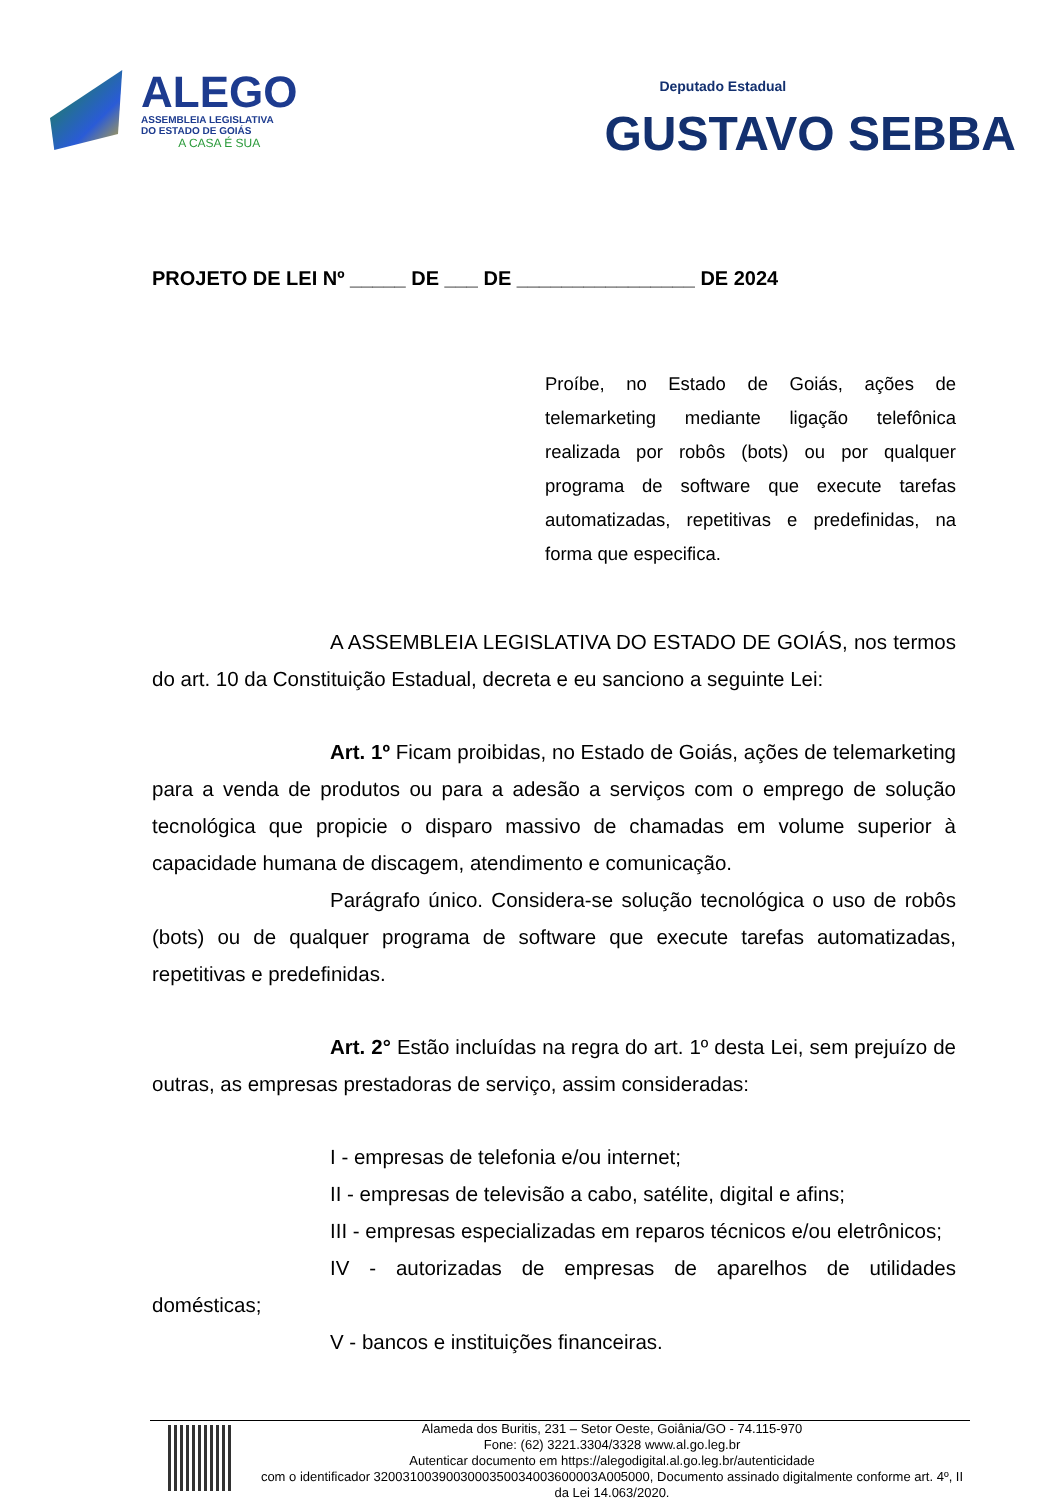ALEGO
ASSEMBLEIA LEGISLATIVA
DO ESTADO DE GOIÁS
A CASA É SUA
Deputado Estadual
GUSTAVO SEBBA
PROJETO DE LEI Nº _____ DE ___ DE ________________ DE 2024
Proíbe, no Estado de Goiás, ações de telemarketing mediante ligação telefônica realizada por robôs (bots) ou por qualquer programa de software que execute tarefas automatizadas, repetitivas e predefinidas, na forma que especifica.
A ASSEMBLEIA LEGISLATIVA DO ESTADO DE GOIÁS, nos termos do art. 10 da Constituição Estadual, decreta e eu sanciono a seguinte Lei:
Art. 1º Ficam proibidas, no Estado de Goiás, ações de telemarketing para a venda de produtos ou para a adesão a serviços com o emprego de solução tecnológica que propicie o disparo massivo de chamadas em volume superior à capacidade humana de discagem, atendimento e comunicação.
Parágrafo único. Considera-se solução tecnológica o uso de robôs (bots) ou de qualquer programa de software que execute tarefas automatizadas, repetitivas e predefinidas.
Art. 2° Estão incluídas na regra do art. 1º desta Lei, sem prejuízo de outras, as empresas prestadoras de serviço, assim consideradas:
I - empresas de telefonia e/ou internet;
II - empresas de televisão a cabo, satélite, digital e afins;
III - empresas especializadas em reparos técnicos e/ou eletrônicos;
IV - autorizadas de empresas de aparelhos de utilidades domésticas;
V - bancos e instituições financeiras.
Alameda dos Buritis, 231 – Setor Oeste, Goiânia/GO - 74.115-970
Fone: (62) 3221.3304/3328 www.al.go.leg.br
Autenticar documento em https://alegodigital.al.go.leg.br/autenticidade
com o identificador 3200310039003000350034003600003A005000, Documento assinado digitalmente conforme art. 4º, II da Lei 14.063/2020.